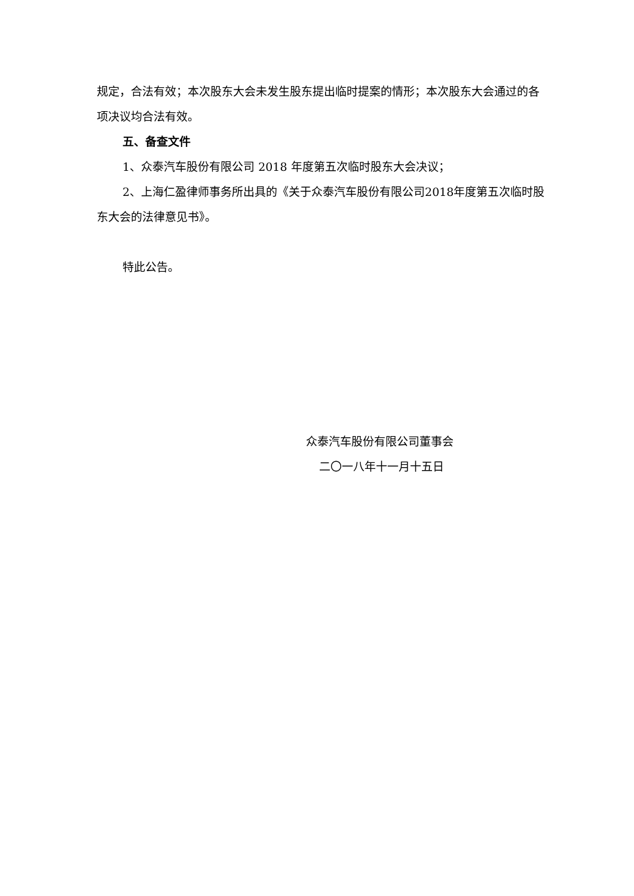规定，合法有效；本次股东大会未发生股东提出临时提案的情形；本次股东大会通过的各项决议均合法有效。
五、备查文件
1、众泰汽车股份有限公司 2018 年度第五次临时股东大会决议；
2、上海仁盈律师事务所出具的《关于众泰汽车股份有限公司2018年度第五次临时股东大会的法律意见书》。
特此公告。
众泰汽车股份有限公司董事会
二〇一八年十一月十五日